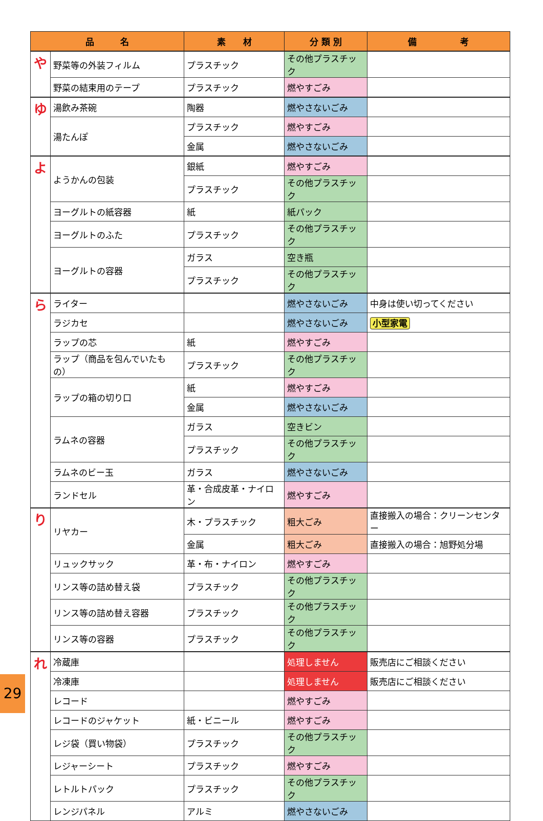| 品 名 | | 素 材 | 分 類 別 | 備 考 |
| --- | --- | --- | --- | --- |
| や | 野菜等の外装フィルム | プラスチック | その他プラスチック | |
| | 野菜の結束用のテープ | プラスチック | 燃やすごみ | |
| ゆ | 湯飲み茶碗 | 陶器 | 燃やさないごみ | |
| | 湯たんぽ | プラスチック | 燃やすごみ | |
| | | 金属 | 燃やさないごみ | |
| よ | ようかんの包装 | 銀紙 | 燃やすごみ | |
| | | プラスチック | その他プラスチック | |
| | ヨーグルトの紙容器 | 紙 | 紙パック | |
| | ヨーグルトのふた | プラスチック | その他プラスチック | |
| | ヨーグルトの容器 | ガラス | 空き瓶 | |
| | | プラスチック | その他プラスチック | |
| ら | ライター | | 燃やさないごみ | 中身は使い切ってください |
| | ラジカセ | | 燃やさないごみ | 小型家電 |
| | ラップの芯 | 紙 | 燃やすごみ | |
| | ラップ（商品を包んでいたもの） | プラスチック | その他プラスチック | |
| | ラップの箱の切り口 | 紙 | 燃やすごみ | |
| | | 金属 | 燃やさないごみ | |
| | ラムネの容器 | ガラス | 空きビン | |
| | | プラスチック | その他プラスチック | |
| | ラムネのビー玉 | ガラス | 燃やさないごみ | |
| | ランドセル | 革・合成皮革・ナイロン | 燃やすごみ | |
| り | リヤカー | 木・プラスチック | 粗大ごみ | 直接搬入の場合：クリーンセンター |
| | | 金属 | 粗大ごみ | 直接搬入の場合：旭野処分場 |
| | リュックサック | 革・布・ナイロン | 燃やすごみ | |
| | リンス等の詰め替え袋 | プラスチック | その他プラスチック | |
| | リンス等の詰め替え容器 | プラスチック | その他プラスチック | |
| | リンス等の容器 | プラスチック | その他プラスチック | |
| れ | 冷蔵庫 | | 処理しません | 販売店にご相談ください |
| | 冷凍庫 | | 処理しません | 販売店にご相談ください |
| | レコード | | 燃やすごみ | |
| | レコードのジャケット | 紙・ビニール | 燃やすごみ | |
| | レジ袋（買い物袋） | プラスチック | その他プラスチック | |
| | レジャーシート | プラスチック | 燃やすごみ | |
| | レトルトパック | プラスチック | その他プラスチック | |
| | レンジパネル | アルミ | 燃やさないごみ | |
29